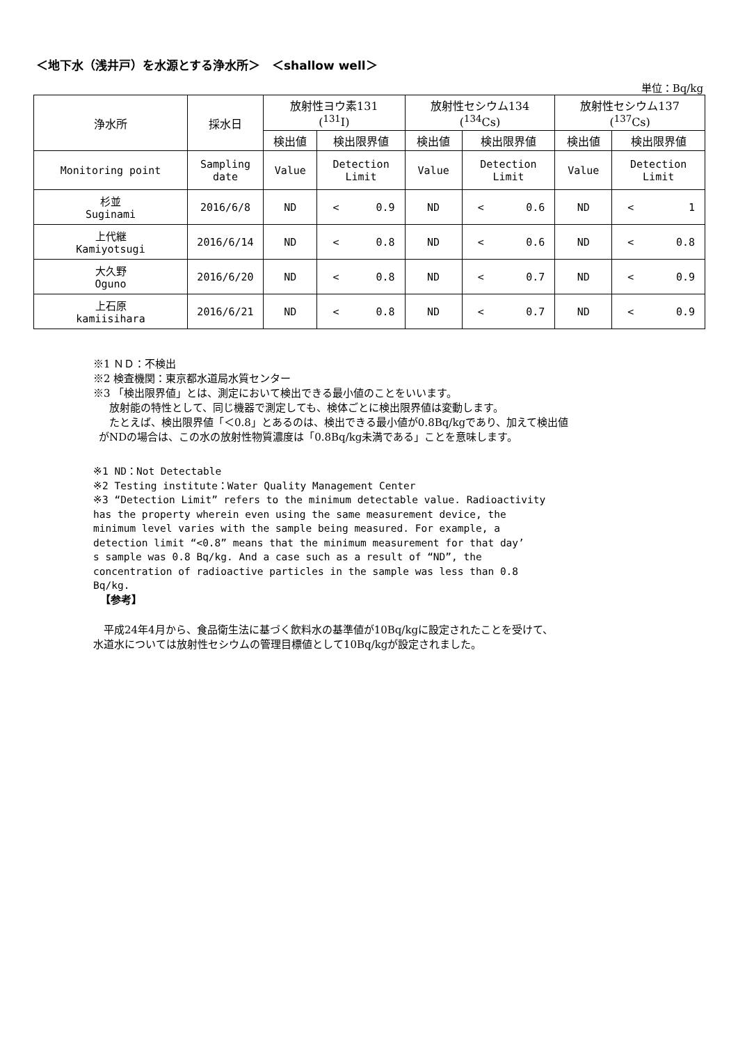＜地下水（浅井戸）を水源とする浄水所＞　＜shallow well＞
単位：Bq/kg
| 浄水所 | 採水日 | 放射性ヨウ素131 (<sup>131</sup>I) | | 放射性セシウム134 (<sup>134</sup>Cs) | | 放射性セシウム137 (<sup>137</sup>Cs) | |
| | | 検出値 | 検出限界値 | 検出値 | 検出限界値 | 検出値 | 検出限界値 |
| Monitoring point | Sampling date | Value | Detection Limit | Value | Detection Limit | Value | Detection Limit |
| 杉並 Suginami | 2016/6/8 | ND | < 0.9 | ND | < 0.6 | ND | < 1 |
| 上代継 Kamiyotsugi | 2016/6/14 | ND | < 0.8 | ND | < 0.6 | ND | < 0.8 |
| 大久野 Oguno | 2016/6/20 | ND | < 0.8 | ND | < 0.7 | ND | < 0.9 |
| 上石原 kamiisihara | 2016/6/21 | ND | < 0.8 | ND | < 0.7 | ND | < 0.9 |
※1 ＮＤ：不検出
※2 検査機関：東京都水道局水質センター
※3 「検出限界値」とは、測定において検出できる最小値のことをいいます。
　放射能の特性として、同じ機器で測定しても、検体ごとに検出限界値は変動します。
　たとえば、検出限界値「＜0.8」とあるのは、検出できる最小値が0.8Bq/kgであり、加えて検出値
がNDの場合は、この水の放射性物質濃度は「0.8Bq/kg未満である」ことを意味します。
※1 ND：Not Detectable
※2 Testing institute：Water Quality Management Center
※3 “Detection Limit” refers to the minimum detectable value. Radioactivity
has the property wherein even using the same measurement device, the
minimum level varies with the sample being measured. For example, a
detection limit “<0.8” means that the minimum measurement for that day’
s sample was 0.8 Bq/kg. And a case such as a result of “ND”, the
concentration of radioactive particles in the sample was less than 0.8
Bq/kg.
【参考】
　平成24年4月から、食品衛生法に基づく飲料水の基準値が10Bq/kgに設定されたことを受けて、
水道水については放射性セシウムの管理目標値として10Bq/kgが設定されました。